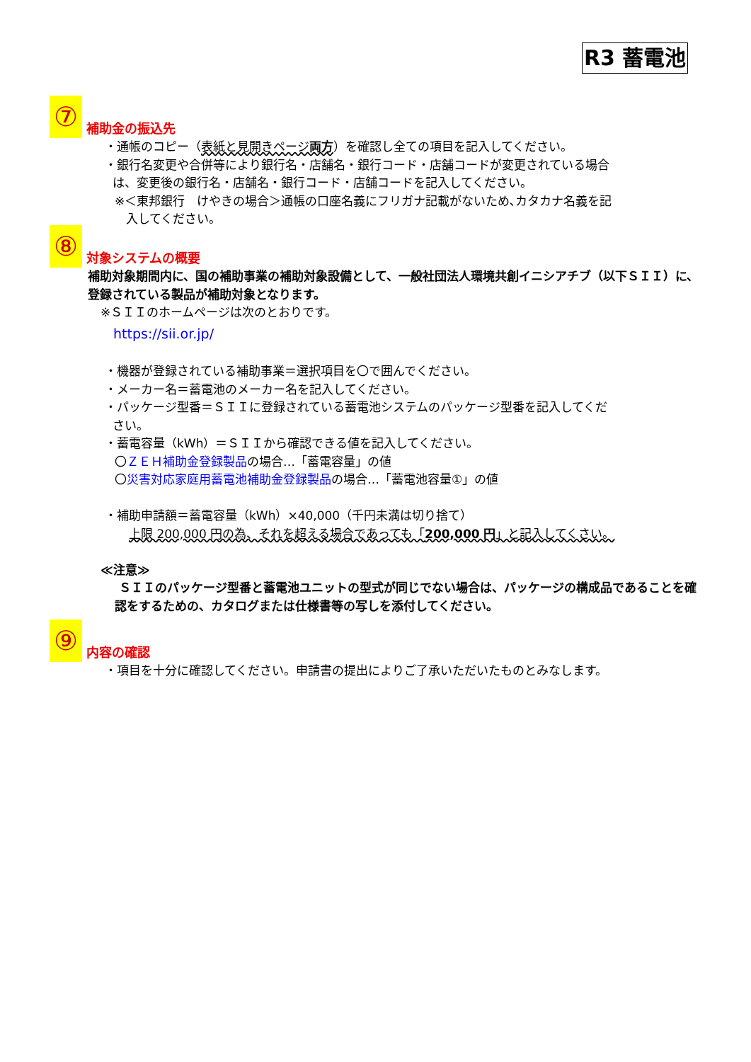R3 蓄電池
⑦ 補助金の振込先
・通帳のコピー（表紙と見開きページ両方）を確認し全ての項目を記入してください。
・銀行名変更や合併等により銀行名・店舗名・銀行コード・店舗コードが変更されている場合
は、変更後の銀行名・店舗名・銀行コード・店舗コードを記入してください。
※＜東邦銀行　けやきの場合＞通帳の口座名義にフリガナ記載がないため､カタカナ名義を記
入してください。
⑧ 対象システムの概要
補助対象期間内に、国の補助事業の補助対象設備として、一般社団法人環境共創イニシアチブ（以下ＳＩＩ）に、登録されている製品が補助対象となります。
※ＳＩＩのホームページは次のとおりです。
https://sii.or.jp/
・機器が登録されている補助事業＝選択項目を〇で囲んでください。
・メーカー名＝蓄電池のメーカー名を記入してください。
・パッケージ型番＝ＳＩＩに登録されている蓄電池システムのパッケージ型番を記入してくだ
さい。
・蓄電容量（kWh）＝ＳＩＩから確認できる値を記入してください。
〇ＺＥＨ補助金登録製品の場合…「蓄電容量」の値
〇災害対応家庭用蓄電池補助金登録製品の場合…「蓄電池容量①」の値
・補助申請額＝蓄電容量（kWh）×40,000（千円未満は切り捨て）
上限 200,000 円の為、それを超える場合であっても「200,000 円」と記入してくさい。
≪注意≫
ＳＩＩのパッケージ型番と蓄電池ユニットの型式が同じでない場合は、パッケージの構成品であることを確認をするための、カタログまたは仕様書等の写しを添付してください。
⑨ 内容の確認
・項目を十分に確認してください。申請書の提出によりご了承いただいたものとみなします。